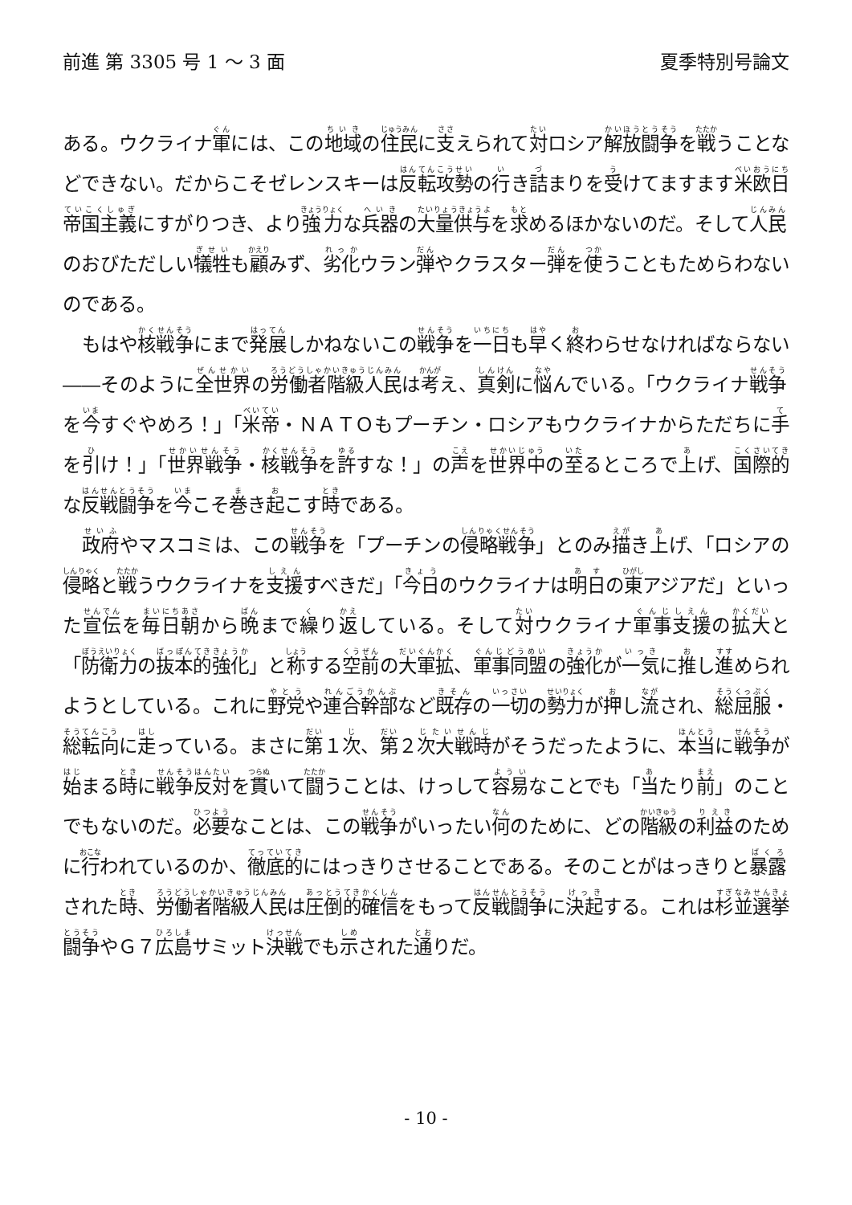前進 第 3305 号 1 ～ 3 面 夏季特別号論文
ある。ウクライナ軍には、この地域の住民に支えられて対ロシア解放闘争を戦うことなどできない。だからこそゼレンスキーは反転攻勢の行き詰まりを受けてますます米欧日帝国主義にすがりつき、より強力な兵器の大量供与を求めるほかないのだ。そして人民のおびただしい犠牲も顧みず、劣化ウラン弾やクラスター弾を使うこともためらわないのである。
もはや核戦争にまで発展しかねないこの戦争を一日も早く終わらせなければならない――そのように全世界の労働者階級人民は考え、真剣に悩んでいる。「ウクライナ戦争を今すぐやめろ！」「米帝・ＮＡＴＯもプーチン・ロシアもウクライナからただちに手を引け！」「世界戦争・核戦争を許すな！」の声を世界中の至るところで上げ、国際的な反戦闘争を今こそ巻き起こす時である。
政府やマスコミは、この戦争を「プーチンの侵略戦争」とのみ描き上げ、「ロシアの侵略と戦うウクライナを支援すべきだ」「今日のウクライナは明日の東アジアだ」といった宣伝を毎日朝から晩まで繰り返している。そして対ウクライナ軍事支援の拡大と「防衛力の抜本的強化」と称する空前の大軍拡、軍事同盟の強化が一気に推し進められようとしている。これに野党や連合幹部など既存の一切の勢力が押し流され、総屈服・総転向に走っている。まさに第１次、第２次大戦時がそうだったように、本当に戦争が始まる時に戦争反対を貫いて闘うことは、けっして容易なことでも「当たり前」のことでもないのだ。必要なことは、この戦争がいったい何のために、どの階級の利益のために行われているのか、徹底的にはっきりさせることである。そのことがはっきりと暴露された時、労働者階級人民は圧倒的確信をもって反戦闘争に決起する。これは杉並選挙闘争やＧ７広島サミット決戦でも示された通りだ。
- 10 -